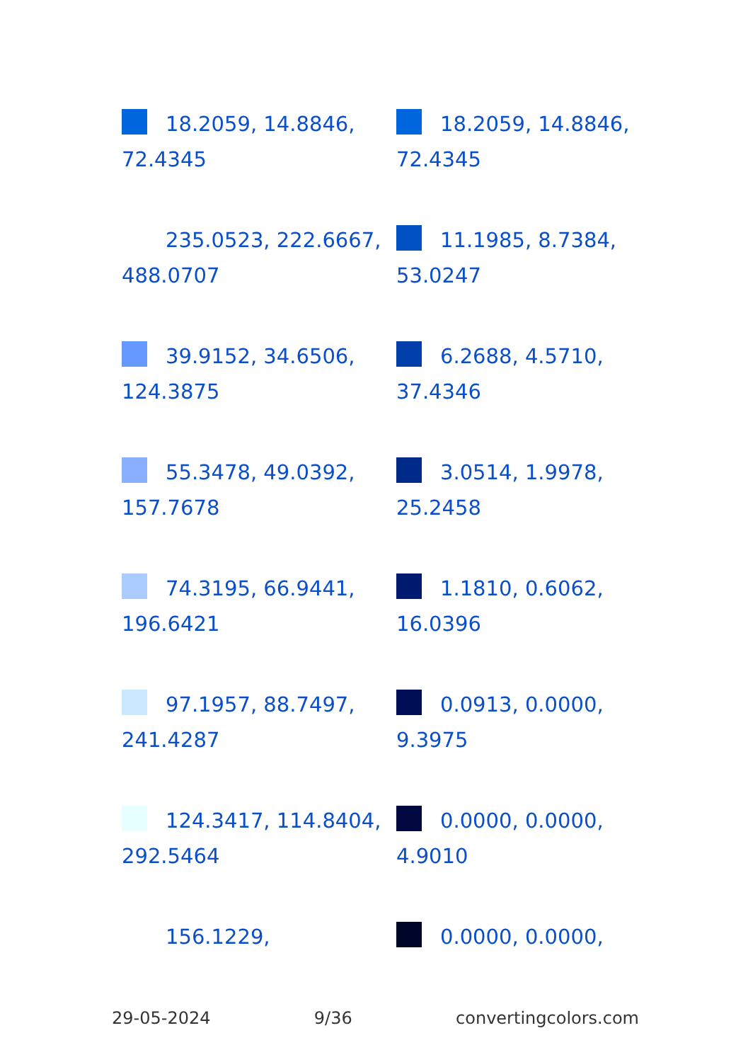18.2059, 14.8846, 72.4345
18.2059, 14.8846, 72.4345
235.0523, 222.6667, 488.0707
11.1985, 8.7384, 53.0247
39.9152, 34.6506, 124.3875
6.2688, 4.5710, 37.4346
55.3478, 49.0392, 157.7678
3.0514, 1.9978, 25.2458
74.3195, 66.9441, 196.6421
1.1810, 0.6062, 16.0396
97.1957, 88.7497, 241.4287
0.0913, 0.0000, 9.3975
124.3417, 114.8404, 292.5464
0.0000, 0.0000, 4.9010
156.1229,
0.0000, 0.0000,
29-05-2024 9/36 convertingcolors.com